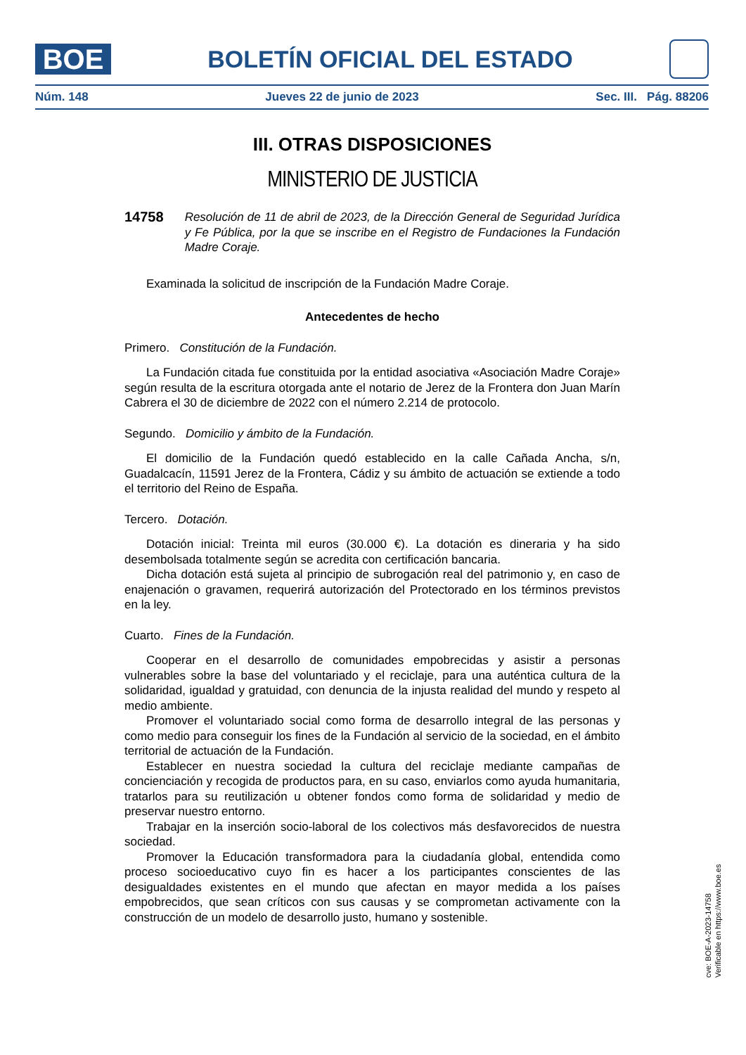BOE
BOLETÍN OFICIAL DEL ESTADO
Núm. 148 Jueves 22 de junio de 2023 Sec. III. Pág. 88206
III. OTRAS DISPOSICIONES
MINISTERIO DE JUSTICIA
14758 Resolución de 11 de abril de 2023, de la Dirección General de Seguridad Jurídica y Fe Pública, por la que se inscribe en el Registro de Fundaciones la Fundación Madre Coraje.
Examinada la solicitud de inscripción de la Fundación Madre Coraje.
Antecedentes de hecho
Primero. Constitución de la Fundación.
La Fundación citada fue constituida por la entidad asociativa «Asociación Madre Coraje» según resulta de la escritura otorgada ante el notario de Jerez de la Frontera don Juan Marín Cabrera el 30 de diciembre de 2022 con el número 2.214 de protocolo.
Segundo. Domicilio y ámbito de la Fundación.
El domicilio de la Fundación quedó establecido en la calle Cañada Ancha, s/n, Guadalcacín, 11591 Jerez de la Frontera, Cádiz y su ámbito de actuación se extiende a todo el territorio del Reino de España.
Tercero. Dotación.
Dotación inicial: Treinta mil euros (30.000 €). La dotación es dineraria y ha sido desembolsada totalmente según se acredita con certificación bancaria.
Dicha dotación está sujeta al principio de subrogación real del patrimonio y, en caso de enajenación o gravamen, requerirá autorización del Protectorado en los términos previstos en la ley.
Cuarto. Fines de la Fundación.
Cooperar en el desarrollo de comunidades empobrecidas y asistir a personas vulnerables sobre la base del voluntariado y el reciclaje, para una auténtica cultura de la solidaridad, igualdad y gratuidad, con denuncia de la injusta realidad del mundo y respeto al medio ambiente.
Promover el voluntariado social como forma de desarrollo integral de las personas y como medio para conseguir los fines de la Fundación al servicio de la sociedad, en el ámbito territorial de actuación de la Fundación.
Establecer en nuestra sociedad la cultura del reciclaje mediante campañas de concienciación y recogida de productos para, en su caso, enviarlos como ayuda humanitaria, tratarlos para su reutilización u obtener fondos como forma de solidaridad y medio de preservar nuestro entorno.
Trabajar en la inserción socio-laboral de los colectivos más desfavorecidos de nuestra sociedad.
Promover la Educación transformadora para la ciudadanía global, entendida como proceso socioeducativo cuyo fin es hacer a los participantes conscientes de las desigualdades existentes en el mundo que afectan en mayor medida a los países empobrecidos, que sean críticos con sus causas y se comprometan activamente con la construcción de un modelo de desarrollo justo, humano y sostenible.
cve: BOE-A-2023-14758
Verificable en https://www.boe.es